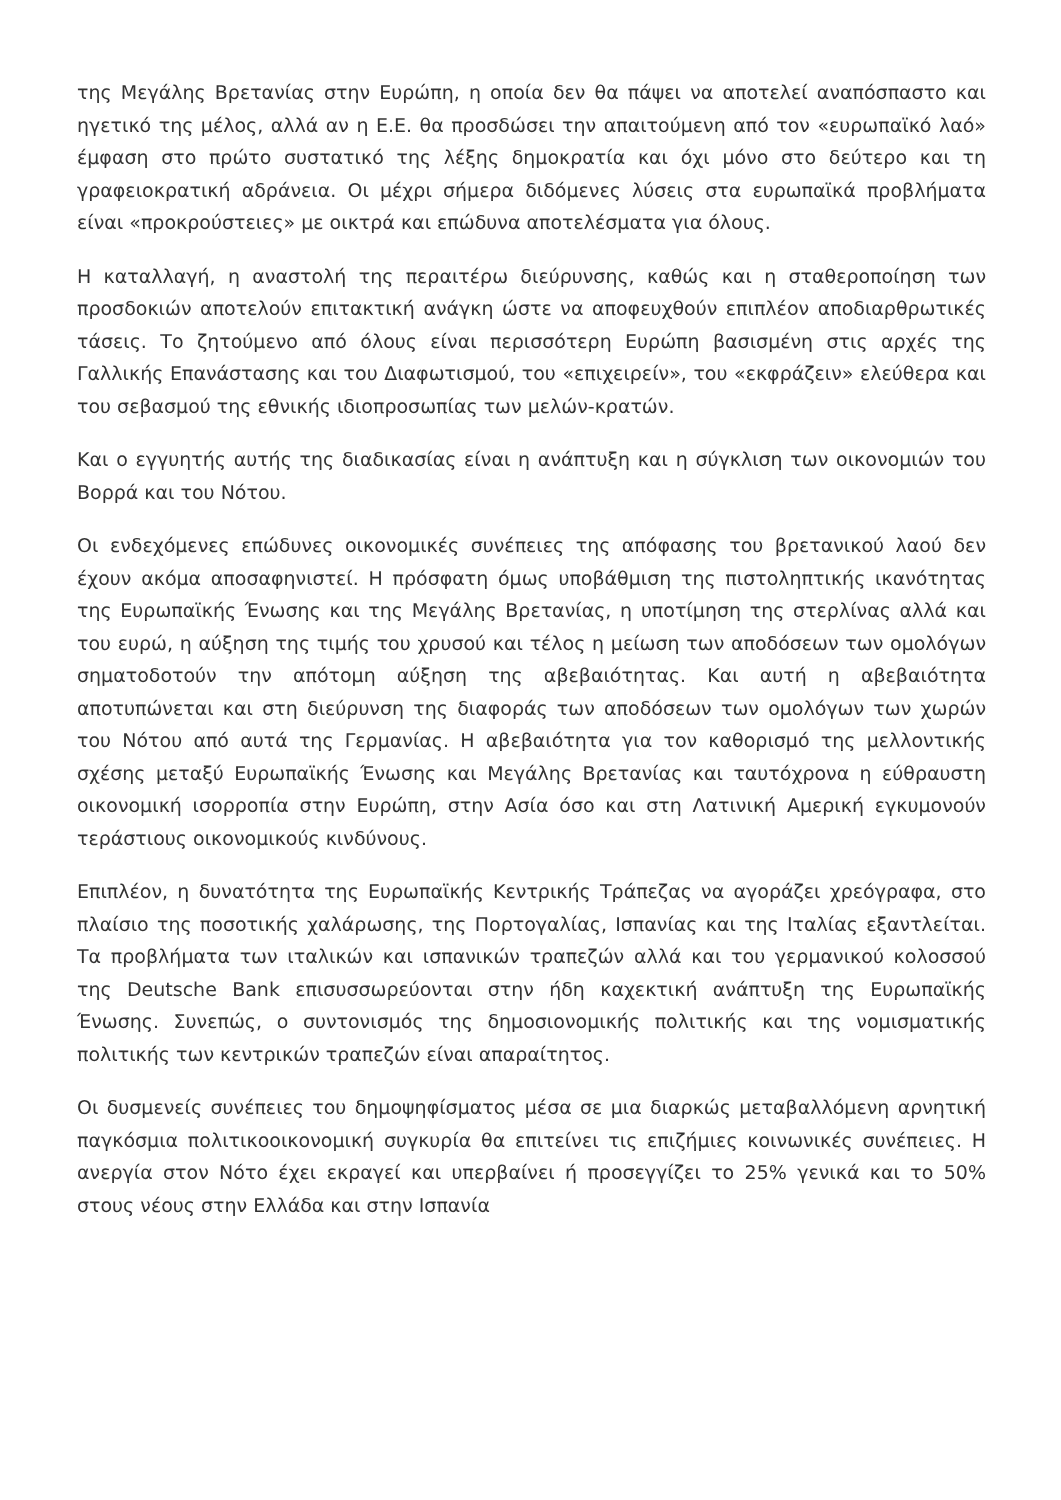της Μεγάλης Βρετανίας στην Ευρώπη, η οποία δεν θα πάψει να αποτελεί αναπόσπαστο και ηγετικό της μέλος, αλλά αν η Ε.Ε. θα προσδώσει την απαιτούμενη από τον «ευρωπαϊκό λαό» έμφαση στο πρώτο συστατικό της λέξης δημοκρατία και όχι μόνο στο δεύτερο και τη γραφειοκρατική αδράνεια. Οι μέχρι σήμερα διδόμενες λύσεις στα ευρωπαϊκά προβλήματα είναι «προκρούστειες» με οικτρά και επώδυνα αποτελέσματα για όλους.
Η καταλλαγή, η αναστολή της περαιτέρω διεύρυνσης, καθώς και η σταθεροποίηση των προσδοκιών αποτελούν επιτακτική ανάγκη ώστε να αποφευχθούν επιπλέον αποδιαρθρωτικές τάσεις. Το ζητούμενο από όλους είναι περισσότερη Ευρώπη βασισμένη στις αρχές της Γαλλικής Επανάστασης και του Διαφωτισμού, του «επιχειρείν», του «εκφράζειν» ελεύθερα και του σεβασμού της εθνικής ιδιοπροσωπίας των μελών-κρατών.
Και ο εγγυητής αυτής της διαδικασίας είναι η ανάπτυξη και η σύγκλιση των οικονομιών του Βορρά και του Νότου.
Οι ενδεχόμενες επώδυνες οικονομικές συνέπειες της απόφασης του βρετανικού λαού δεν έχουν ακόμα αποσαφηνιστεί. Η πρόσφατη όμως υποβάθμιση της πιστοληπτικής ικανότητας της Ευρωπαϊκής Ένωσης και της Μεγάλης Βρετανίας, η υποτίμηση της στερλίνας αλλά και του ευρώ, η αύξηση της τιμής του χρυσού και τέλος η μείωση των αποδόσεων των ομολόγων σηματοδοτούν την απότομη αύξηση της αβεβαιότητας. Και αυτή η αβεβαιότητα αποτυπώνεται και στη διεύρυνση της διαφοράς των αποδόσεων των ομολόγων των χωρών του Νότου από αυτά της Γερμανίας. Η αβεβαιότητα για τον καθορισμό της μελλοντικής σχέσης μεταξύ Ευρωπαϊκής Ένωσης και Μεγάλης Βρετανίας και ταυτόχρονα η εύθραυστη οικονομική ισορροπία στην Ευρώπη, στην Ασία όσο και στη Λατινική Αμερική εγκυμονούν τεράστιους οικονομικούς κινδύνους.
Επιπλέον, η δυνατότητα της Ευρωπαϊκής Κεντρικής Τράπεζας να αγοράζει χρεόγραφα, στο πλαίσιο της ποσοτικής χαλάρωσης, της Πορτογαλίας, Ισπανίας και της Ιταλίας εξαντλείται. Τα προβλήματα των ιταλικών και ισπανικών τραπεζών αλλά και του γερμανικού κολοσσού της Deutsche Bank επισυσσωρεύονται στην ήδη καχεκτική ανάπτυξη της Ευρωπαϊκής Ένωσης. Συνεπώς, ο συντονισμός της δημοσιονομικής πολιτικής και της νομισματικής πολιτικής των κεντρικών τραπεζών είναι απαραίτητος.
Οι δυσμενείς συνέπειες του δημοψηφίσματος μέσα σε μια διαρκώς μεταβαλλόμενη αρνητική παγκόσμια πολιτικοοικονομική συγκυρία θα επιτείνει τις επιζήμιες κοινωνικές συνέπειες. Η ανεργία στον Νότο έχει εκραγεί και υπερβαίνει ή προσεγγίζει το 25% γενικά και το 50% στους νέους στην Ελλάδα και στην Ισπανία